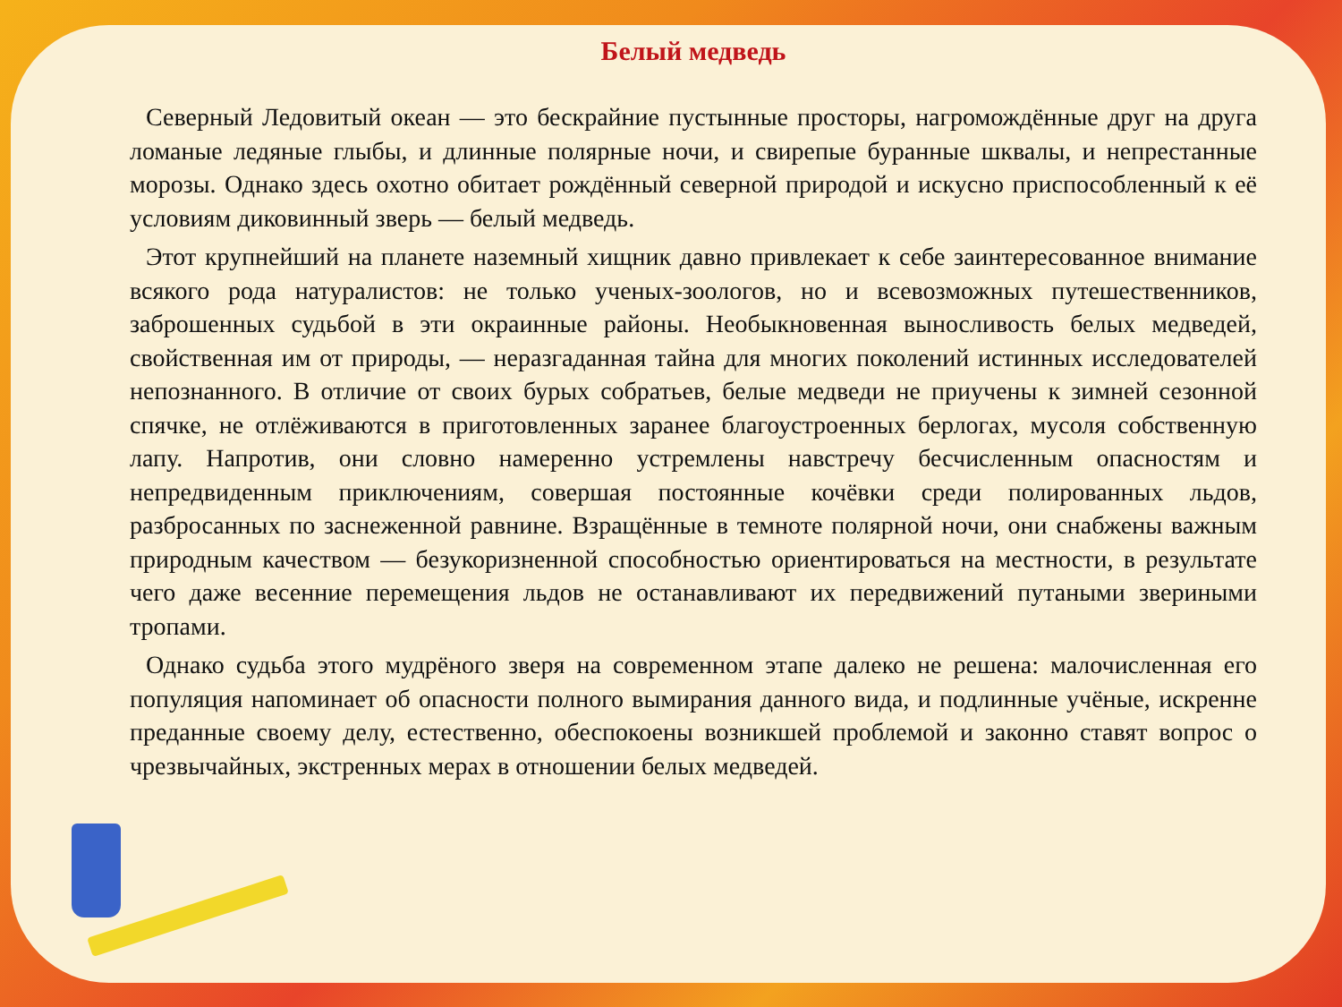Белый медведь
Северный Ледовитый океан — это бескрайние пустынные просторы, нагромождённые друг на друга ломаные ледяные глыбы, и длинные полярные ночи, и свирепые буранные шквалы, и непрестанные морозы. Однако здесь охотно обитает рождённый северной природой и искусно приспособленный к её условиям диковинный зверь — белый медведь.
Этот крупнейший на планете наземный хищник давно привлекает к себе заинтересованное внимание всякого рода натуралистов: не только ученых-зоологов, но и всевозможных путешественников, заброшенных судьбой в эти окраинные районы. Необыкновенная выносливость белых медведей, свойственная им от природы, — неразгаданная тайна для многих поколений истинных исследователей непознанного. В отличие от своих бурых собратьев, белые медведи не приучены к зимней сезонной спячке, не отлёживаются в приготовленных заранее благоустроенных берлогах, мусоля собственную лапу. Напротив, они словно намеренно устремлены навстречу бесчисленным опасностям и непредвиденным приключениям, совершая постоянные кочёвки среди полированных льдов, разбросанных по заснеженной равнине. Взращённые в темноте полярной ночи, они снабжены важным природным качеством — безукоризненной способностью ориентироваться на местности, в результате чего даже весенние перемещения льдов не останавливают их передвижений путаными звериными тропами.
Однако судьба этого мудрёного зверя на современном этапе далеко не решена: малочисленная его популяция напоминает об опасности полного вымирания данного вида, и подлинные учёные, искренне преданные своему делу, естественно, обеспокоены возникшей проблемой и законно ставят вопрос о чрезвычайных, экстренных мерах в отношении белых медведей.